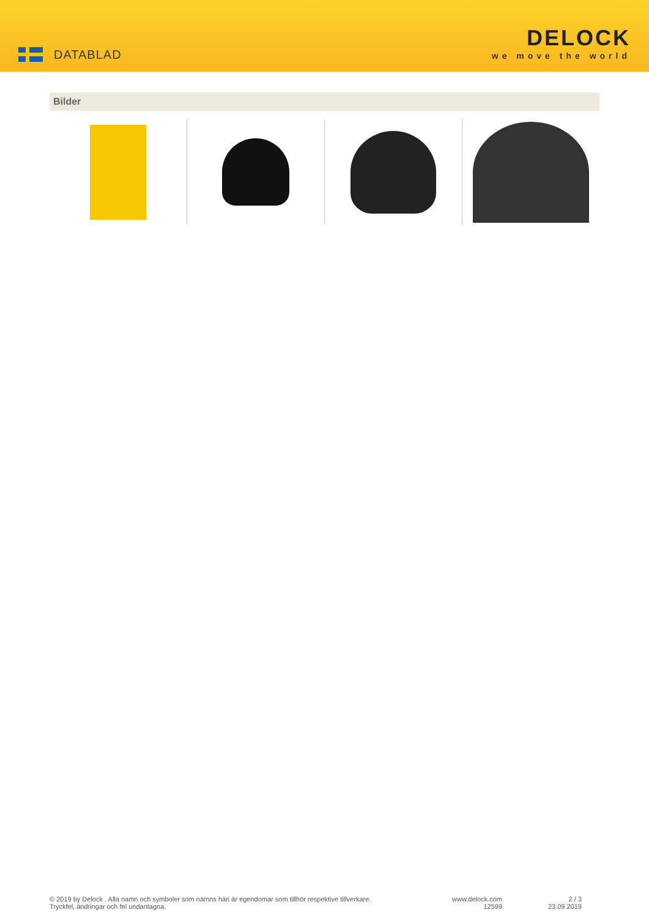DATABLAD
DELOCK
we move the world
Bilder
© 2019 by Delock . Alla namn och symboler som nämns häri är egendomar som tillhör respektive tillverkare.
Tryckfel, ändringar och fel undantagna.
www.delock.com
12599
2 / 3
23.09.2019